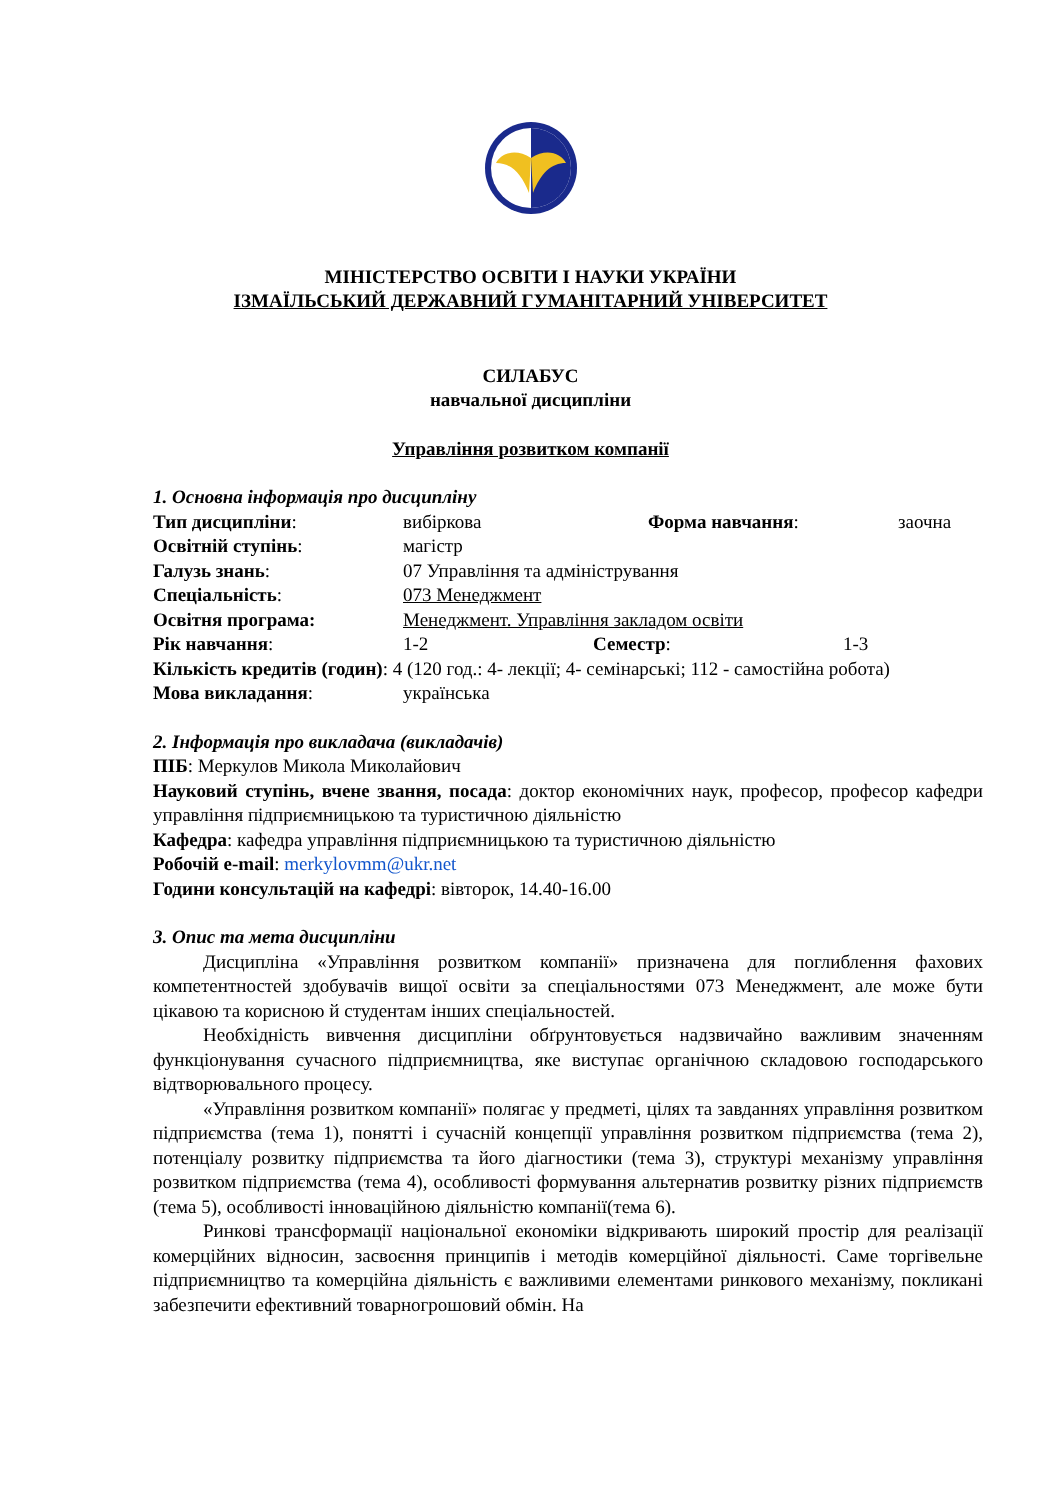МІНІСТЕРСТВО ОСВІТИ І НАУКИ УКРАЇНИ
ІЗМАЇЛЬСЬКИЙ ДЕРЖАВНИЙ ГУМАНІТАРНИЙ УНІВЕРСИТЕТ
СИЛАБУС
навчальної дисципліни
Управління розвитком компанії
1. Основна інформація про дисципліну
Тип дисципліни: вибіркова Форма навчання: заочна
Освітній ступінь: магістр
Галузь знань: 07 Управління та адміністрування
Спеціальність: 073 Менеджмент
Освітня програма: Менеджмент. Управління закладом освіти
Рік навчання: 1-2 Семестр: 1-3
Кількість кредитів (годин): 4 (120 год.: 4- лекції; 4- семінарські; 112 - самостійна робота)
Мова викладання: українська
2. Інформація про викладача (викладачів)
ПІБ: Меркулов Микола Миколайович
Науковий ступінь, вчене звання, посада: доктор економічних наук, професор, професор кафедри управління підприємницькою та туристичною діяльністю
Кафедра: кафедра управління підприємницькою та туристичною діяльністю
Робочій e-mail: merkylovmm@ukr.net
Години консультацій на кафедрі: вівторок, 14.40-16.00
3. Опис та мета дисципліни
Дисципліна «Управління розвитком компанії» призначена для поглиблення фахових компетентностей здобувачів вищої освіти за спеціальностями 073 Менеджмент, але може бути цікавою та корисною й студентам інших спеціальностей.
Необхідність вивчення дисципліни обґрунтовується надзвичайно важливим значенням функціонування сучасного підприємництва, яке виступає органічною складовою господарського відтворювального процесу.
«Управління розвитком компанії» полягає у предметі, цілях та завданнях управління розвитком підприємства (тема 1), понятті і сучасній концепції управління розвитком підприємства (тема 2), потенціалу розвитку підприємства та його діагностики (тема 3), структурі механізму управління розвитком підприємства (тема 4), особливості формування альтернатив розвитку різних підприємств (тема 5), особливості інноваційною діяльністю компанії(тема 6).
Ринкові трансформації національної економіки відкривають широкий простір для реалізації комерційних відносин, засвоєння принципів і методів комерційної діяльності. Саме торгівельне підприємництво та комерційна діяльність є важливими елементами ринкового механізму, покликані забезпечити ефективний товарногрошовий обмін. На